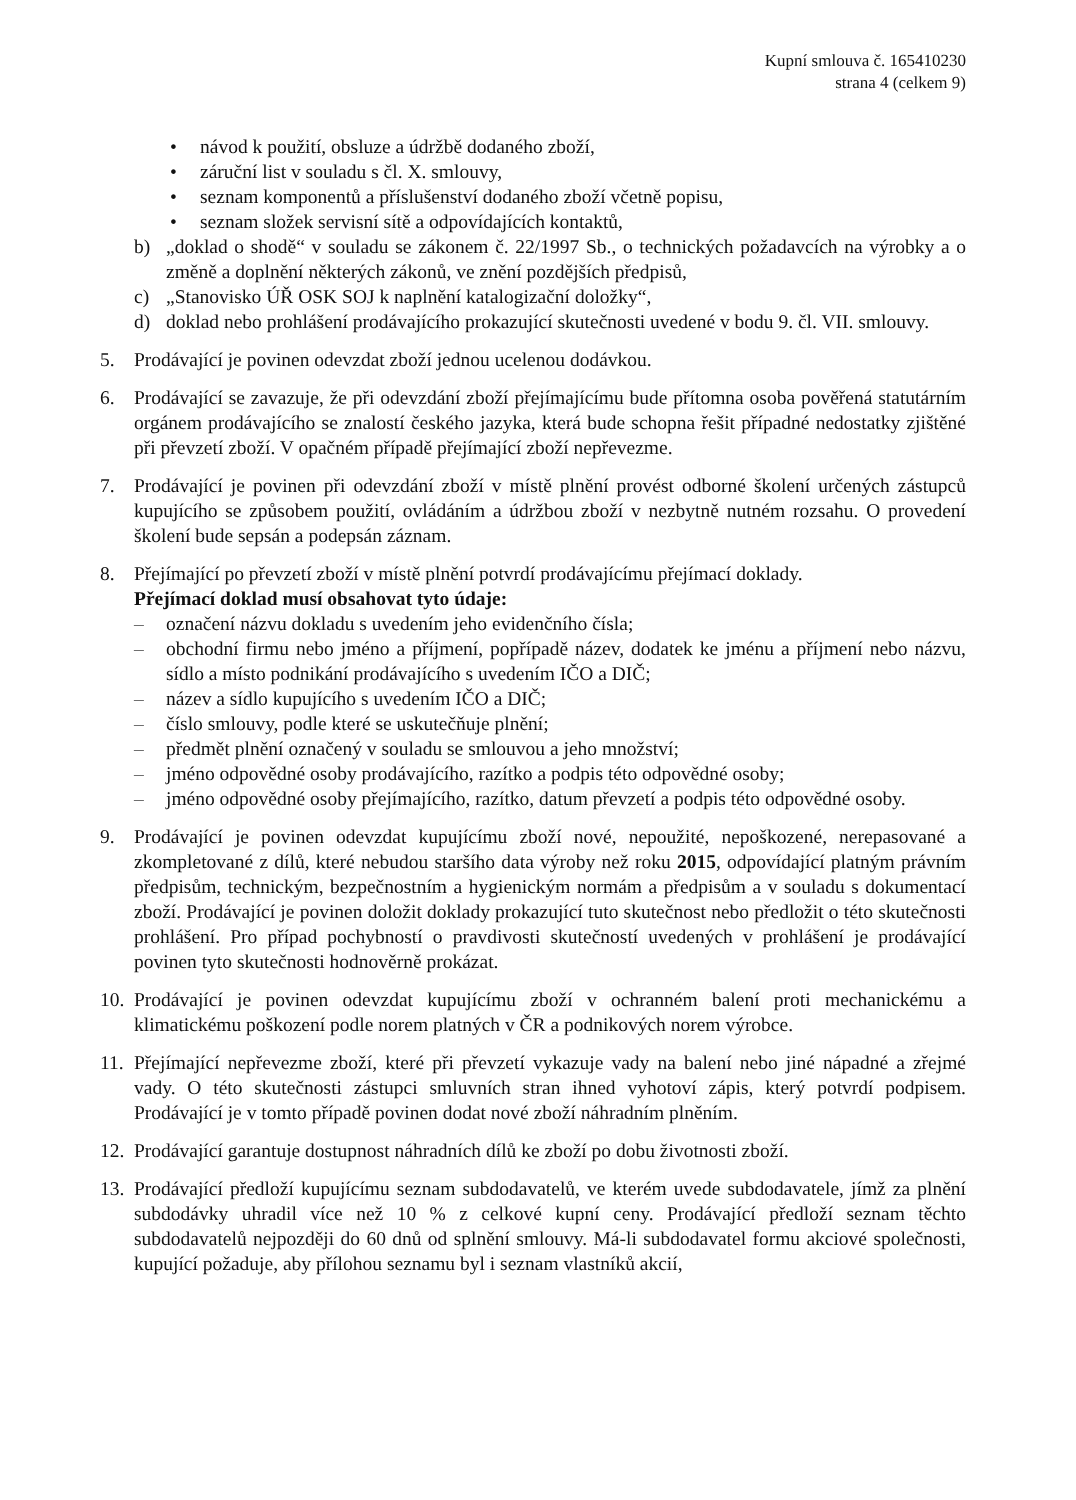Kupní smlouva č. 165410230
strana 4 (celkem 9)
• návod k použití, obsluze a údržbě dodaného zboží,
• záruční list v souladu s čl. X. smlouvy,
• seznam komponentů a příslušenství dodaného zboží včetně popisu,
• seznam složek servisní sítě a odpovídajících kontaktů,
b) „doklad o shodě“ v souladu se zákonem č. 22/1997 Sb., o technických požadavcích na výrobky a o změně a doplnění některých zákonů, ve znění pozdějších předpisů,
c) „Stanovisko ÚŘ OSK SOJ k naplnění katalogizační doložky“,
d) doklad nebo prohlášení prodávajícího prokazující skutečnosti uvedené v bodu 9. čl. VII. smlouvy.
5. Prodávající je povinen odevzdat zboží jednou ucelenou dodávkou.
6. Prodávající se zavazuje, že při odevzdání zboží přejímajícímu bude přítomna osoba pověřená statutárním orgánem prodávajícího se znalostí českého jazyka, která bude schopna řešit případné nedostatky zjištěné při převzetí zboží. V opačném případě přejímající zboží nepřevezme.
7. Prodávající je povinen při odevzdání zboží v místě plnění provést odborné školení určených zástupců kupujícího se způsobem použití, ovládáním a údržbou zboží v nezbytně nutném rozsahu. O provedení školení bude sepsán a podepsán záznam.
8. Přejímající po převzetí zboží v místě plnění potvrdí prodávajícímu přejímací doklady.
Přejímací doklad musí obsahovat tyto údaje:
– označení názvu dokladu s uvedením jeho evidenčního čísla;
– obchodní firmu nebo jméno a příjmení, popřípadě název, dodatek ke jménu a příjmení nebo názvu, sídlo a místo podnikání prodávajícího s uvedením IČO a DIČ;
– název a sídlo kupujícího s uvedením IČO a DIČ;
– číslo smlouvy, podle které se uskutečňuje plnění;
– předmět plnění označený v souladu se smlouvou a jeho množství;
– jméno odpovědné osoby prodávajícího, razítko a podpis této odpovědné osoby;
– jméno odpovědné osoby přejímajícího, razítko, datum převzetí a podpis této odpovědné osoby.
9. Prodávající je povinen odevzdat kupujícímu zboží nové, nepoužité, nepoškozené, nerepasované a zkompletované z dílů, které nebudou staršího data výroby než roku 2015, odpovídající platným právním předpisům, technickým, bezpečnostním a hygienickým normám a předpisům a v souladu s dokumentací zboží. Prodávající je povinen doložit doklady prokazující tuto skutečnost nebo předložit o této skutečnosti prohlášení. Pro případ pochybností o pravdivosti skutečností uvedených v prohlášení je prodávající povinen tyto skutečnosti hodnověrně prokázat.
10.
Prodávající je povinen odevzdat kupujícímu zboží v ochranném balení proti mechanickému a klimatickému poškození podle norem platných v ČR a podnikových norem výrobce.
11.
Přejímající nepřevezme zboží, které při převzetí vykazuje vady na balení nebo jiné nápadné a zřejmé vady. O této skutečnosti zástupci smluvních stran ihned vyhotoví zápis, který potvrdí podpisem. Prodávající je v tomto případě povinen dodat nové zboží náhradním plněním.
12.
Prodávající garantuje dostupnost náhradních dílů ke zboží po dobu životnosti zboží.
13.
Prodávající předloží kupujícímu seznam subdodavatelů, ve kterém uvede subdodavatele, jímž za plnění subdodávky uhradil více než 10 % z celkové kupní ceny. Prodávající předloží seznam těchto subdodavatelů nejpozději do 60 dnů od splnění smlouvy. Má-li subdodavatel formu akciové společnosti, kupující požaduje, aby přílohou seznamu byl i seznam vlastníků akcií,